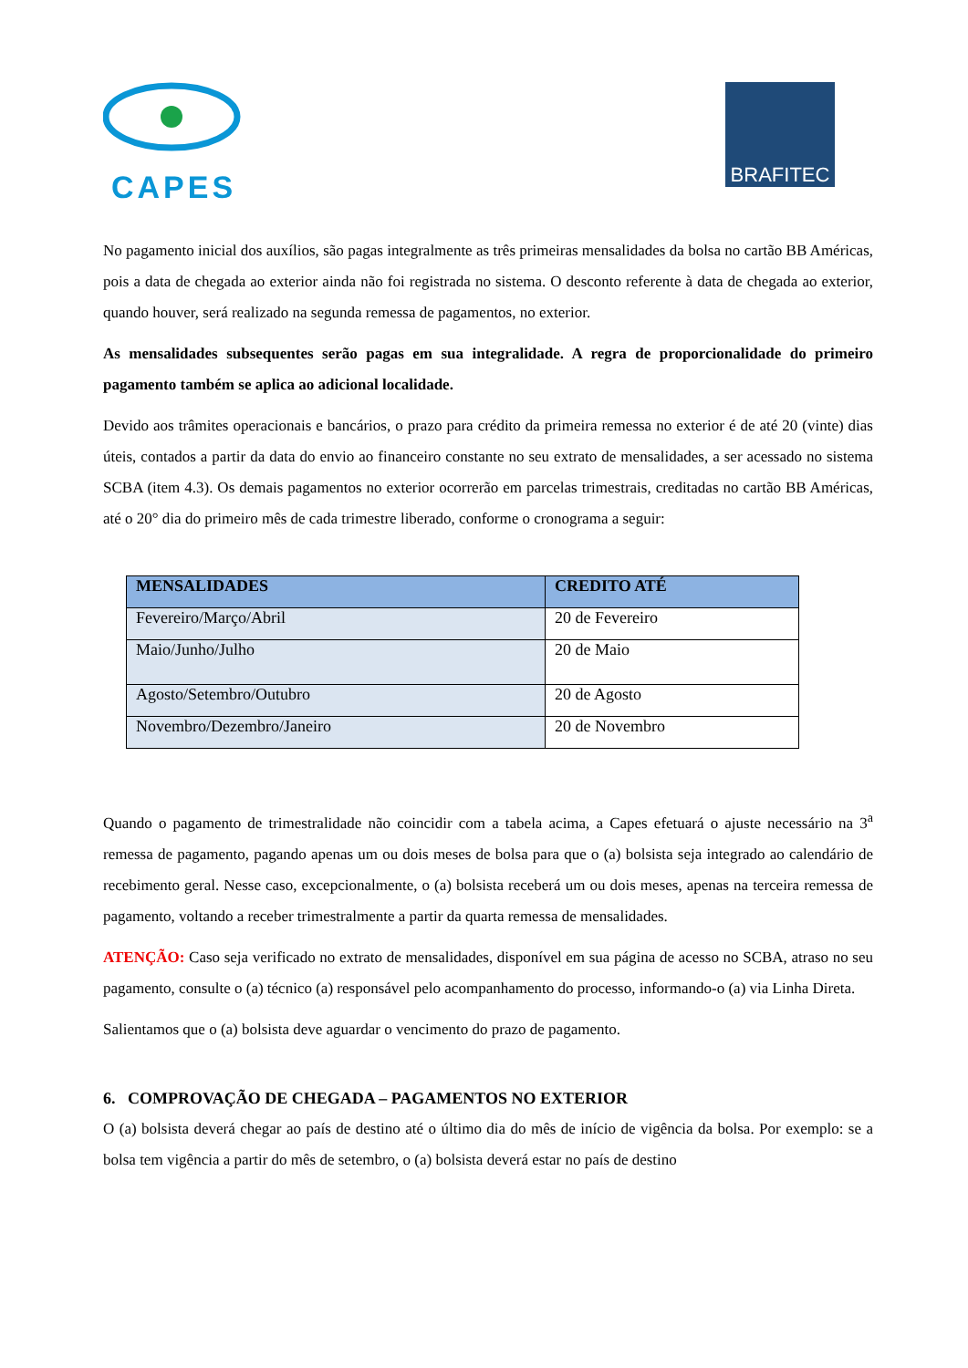CAPES
BRAFITEC
No pagamento inicial dos auxílios, são pagas integralmente as três primeiras mensalidades da bolsa no cartão BB Américas, pois a data de chegada ao exterior ainda não foi registrada no sistema. O desconto referente à data de chegada ao exterior, quando houver, será realizado na segunda remessa de pagamentos, no exterior.
As mensalidades subsequentes serão pagas em sua integralidade. A regra de proporcionalidade do primeiro pagamento também se aplica ao adicional localidade.
Devido aos trâmites operacionais e bancários, o prazo para crédito da primeira remessa no exterior é de até 20 (vinte) dias úteis, contados a partir da data do envio ao financeiro constante no seu extrato de mensalidades, a ser acessado no sistema SCBA (item 4.3). Os demais pagamentos no exterior ocorrerão em parcelas trimestrais, creditadas no cartão BB Américas, até o 20° dia do primeiro mês de cada trimestre liberado, conforme o cronograma a seguir:
| MENSALIDADES | CREDITO ATÉ |
| --- | --- |
| Fevereiro/Março/Abril | 20 de Fevereiro |
| Maio/Junho/Julho | 20 de Maio |
| Agosto/Setembro/Outubro | 20 de Agosto |
| Novembro/Dezembro/Janeiro | 20 de Novembro |
Quando o pagamento de trimestralidade não coincidir com a tabela acima, a Capes efetuará o ajuste necessário na 3<sup>a</sup> remessa de pagamento, pagando apenas um ou dois meses de bolsa para que o (a) bolsista seja integrado ao calendário de recebimento geral. Nesse caso, excepcionalmente, o (a) bolsista receberá um ou dois meses, apenas na terceira remessa de pagamento, voltando a receber trimestralmente a partir da quarta remessa de mensalidades.
ATENÇÃO: Caso seja verificado no extrato de mensalidades, disponível em sua página de acesso no SCBA, atraso no seu pagamento, consulte o (a) técnico (a) responsável pelo acompanhamento do processo, informando-o (a) via Linha Direta.
Salientamos que o (a) bolsista deve aguardar o vencimento do prazo de pagamento.
6. COMPROVAÇÃO DE CHEGADA – PAGAMENTOS NO EXTERIOR
O (a) bolsista deverá chegar ao país de destino até o último dia do mês de início de vigência da bolsa. Por exemplo: se a bolsa tem vigência a partir do mês de setembro, o (a) bolsista deverá estar no país de destino